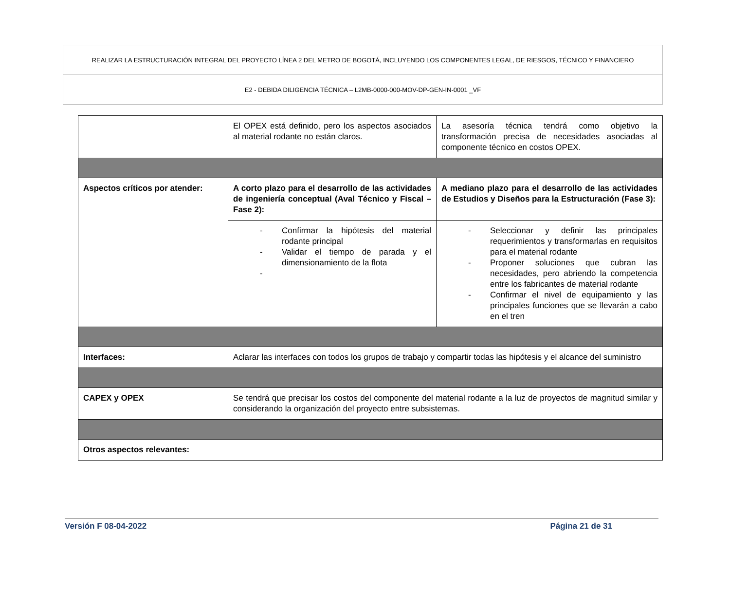| REALIZAR LA ESTRUCTURACIÓN INTEGRAL DEL PROYECTO LÍNEA 2 DEL METRO DE BOGOTÁ, INCLUYENDO LOS COMPONENTES LEGAL, DE RIESGOS, TÉCNICO Y FINANCIERO |
| E2 - DEBIDA DILIGENCIA TÉCNICA – L2MB-0000-000-MOV-DP-GEN-IN-0001 _VF |
| | El OPEX está definido, pero los aspectos asociados al material rodante no están claros. | La asesoría técnica tendrá como objetivo la transformación precisa de necesidades asociadas al componente técnico en costos OPEX. |
| Aspectos críticos por atender: | A corto plazo para el desarrollo de las actividades de ingeniería conceptual (Aval Técnico y Fiscal – Fase 2): | A mediano plazo para el desarrollo de las actividades de Estudios y Diseños para la Estructuración (Fase 3): |
| | - Confirmar la hipótesis del material rodante principal - Validar el tiempo de parada y el dimensionamiento de la flota - | - Seleccionar y definir las principales requerimientos y transformarlas en requisitos para el material rodante - Proponer soluciones que cubran las necesidades, pero abriendo la competencia entre los fabricantes de material rodante - Confirmar el nivel de equipamiento y las principales funciones que se llevarán a cabo en el tren |
| Interfaces: | Aclarar las interfaces con todos los grupos de trabajo y compartir todas las hipótesis y el alcance del suministro | |
| CAPEX y OPEX | Se tendrá que precisar los costos del componente del material rodante a la luz de proyectos de magnitud similar y considerando la organización del proyecto entre subsistemas. | |
| Otros aspectos relevantes: | | |
Versión F 08-04-2022 Página 21 de 31